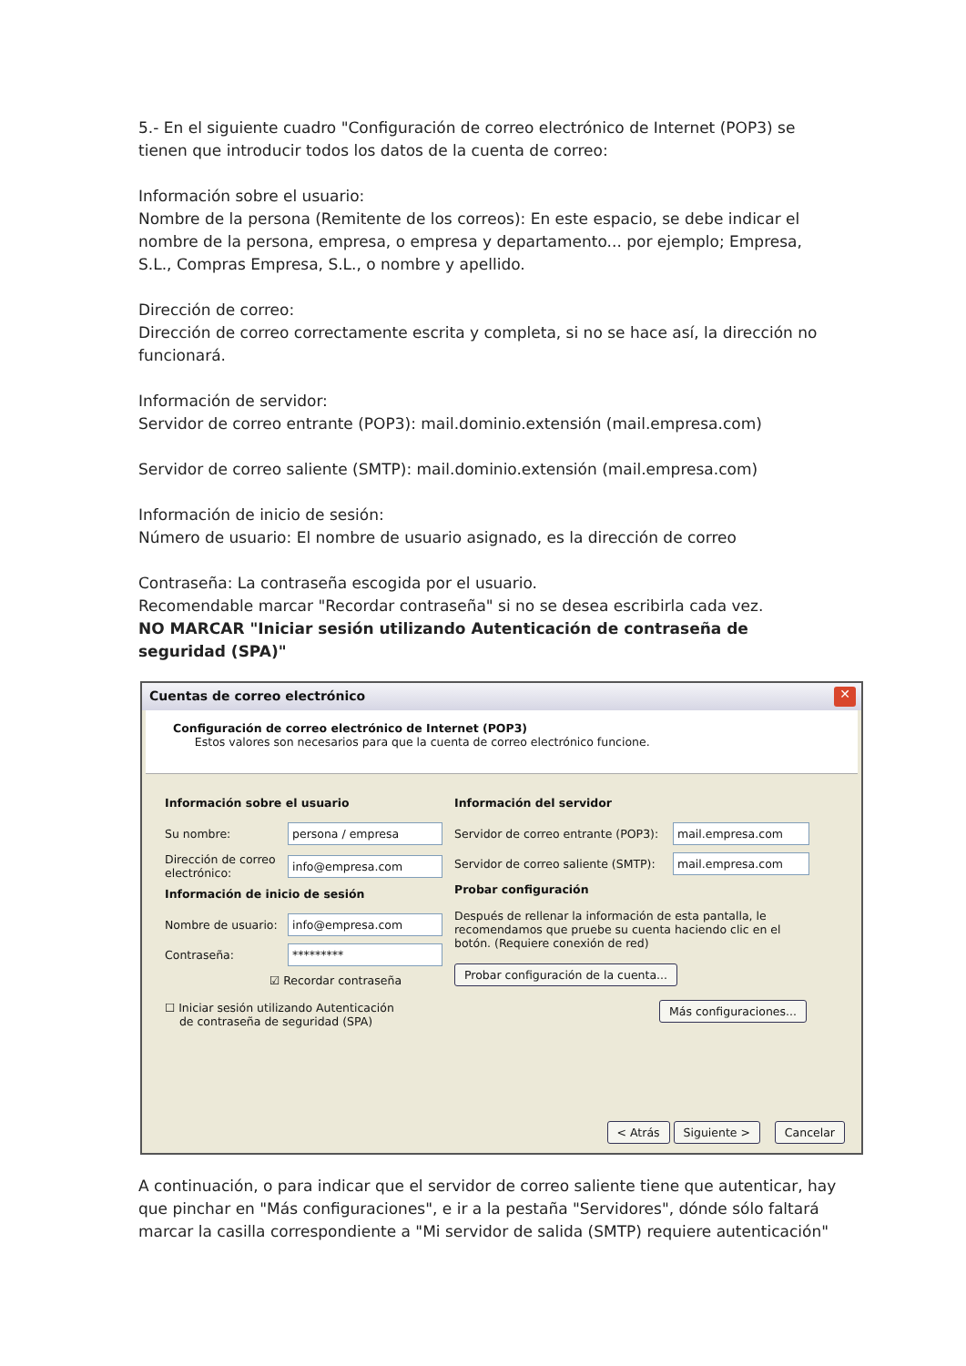5.- En el siguiente cuadro "Configuración de correo electrónico de Internet (POP3) se tienen que introducir todos los datos de la cuenta de correo:
Información sobre el usuario:
Nombre de la persona (Remitente de los correos): En este espacio, se debe indicar el nombre de la persona, empresa, o empresa y departamento... por ejemplo; Empresa, S.L., Compras Empresa, S.L., o nombre y apellido.
Dirección de correo:
Dirección de correo correctamente escrita y completa, si no se hace así, la dirección no funcionará.
Información de servidor:
Servidor de correo entrante (POP3): mail.dominio.extensión (mail.empresa.com)
Servidor de correo saliente (SMTP): mail.dominio.extensión (mail.empresa.com)
Información de inicio de sesión:
Número de usuario: El nombre de usuario asignado, es la dirección de correo
Contraseña: La contraseña escogida por el usuario.
Recomendable marcar "Recordar contraseña" si no se desea escribirla cada vez.
NO MARCAR "Iniciar sesión utilizando Autenticación de contraseña de seguridad (SPA)"
Cuentas de correo electrónico ✕
Configuración de correo electrónico de Internet (POP3)
Estos valores son necesarios para que la cuenta de correo electrónico funcione.
Información sobre el usuario
Su nombre: persona / empresa
Dirección de correo electrónico: info@empresa.com
Información de inicio de sesión
Nombre de usuario: info@empresa.com
Contraseña: *********
☑ Recordar contraseña
☐ Iniciar sesión utilizando Autenticación
de contraseña de seguridad (SPA)
Información del servidor
Servidor de correo entrante (POP3): mail.empresa.com
Servidor de correo saliente (SMTP): mail.empresa.com
Probar configuración
Después de rellenar la información de esta pantalla, le recomendamos que pruebe su cuenta haciendo clic en el botón. (Requiere conexión de red)
Probar configuración de la cuenta...
Más configuraciones...
< Atrás Siguiente > Cancelar
A continuación, o para indicar que el servidor de correo saliente tiene que autenticar, hay que pinchar en "Más configuraciones", e ir a la pestaña "Servidores", dónde sólo faltará marcar la casilla correspondiente a "Mi servidor de salida (SMTP) requiere autenticación"